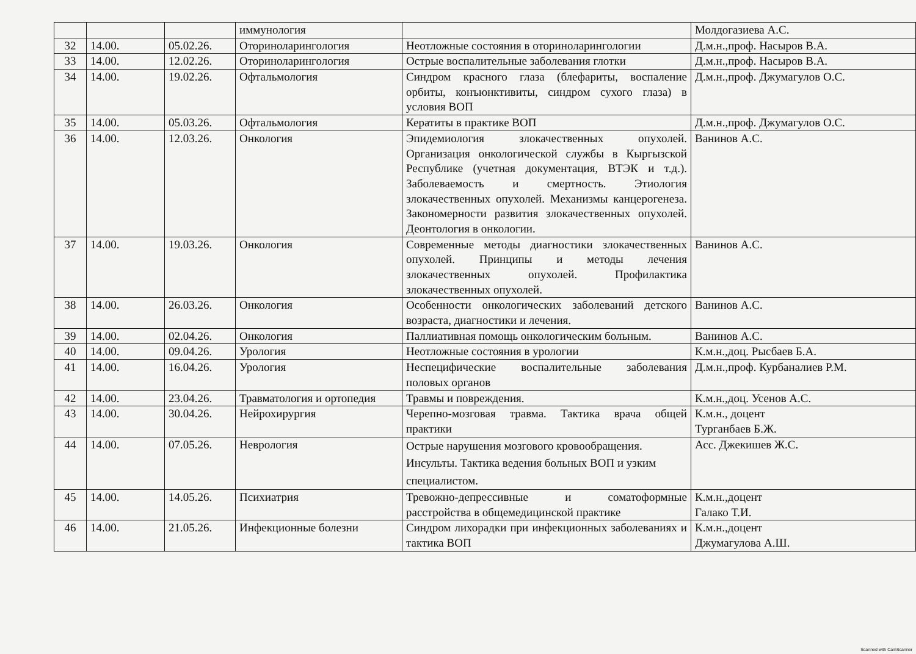| | | | иммунология | | Молдогазиева А.С. |
| 32 | 14.00. | 05.02.26. | Оториноларингология | Неотложные состояния в оториноларингологии | Д.м.н.,проф. Насыров В.А. |
| 33 | 14.00. | 12.02.26. | Оториноларингология | Острые воспалительные заболевания глотки | Д.м.н.,проф. Насыров В.А. |
| 34 | 14.00. | 19.02.26. | Офтальмология | Синдром красного глаза (блефариты, воспаление орбиты, конъюнктивиты, синдром сухого глаза) в условия ВОП | Д.м.н.,проф. Джумагулов О.С. |
| 35 | 14.00. | 05.03.26. | Офтальмология | Кератиты в практике ВОП | Д.м.н.,проф. Джумагулов О.С. |
| 36 | 14.00. | 12.03.26. | Онкология | Эпидемиология злокачественных опухолей. Организация онкологической службы в Кыргызской Республике (учетная документация, ВТЭК и т.д.). Заболеваемость и смертность. Этиология злокачественных опухолей. Механизмы канцерогенеза. Закономерности развития злокачественных опухолей. Деонтология в онкологии. | Ванинов А.С. |
| 37 | 14.00. | 19.03.26. | Онкология | Современные методы диагностики злокачественных опухолей. Принципы и методы лечения злокачественных опухолей. Профилактика злокачественных опухолей. | Ванинов А.С. |
| 38 | 14.00. | 26.03.26. | Онкология | Особенности онкологических заболеваний детского возраста, диагностики и лечения. | Ванинов А.С. |
| 39 | 14.00. | 02.04.26. | Онкология | Паллиативная помощь онкологическим больным. | Ванинов А.С. |
| 40 | 14.00. | 09.04.26. | Урология | Неотложные состояния в урологии | К.м.н.,доц. Рысбаев Б.А. |
| 41 | 14.00. | 16.04.26. | Урология | Неспецифические воспалительные заболевания половых органов | Д.м.н.,проф. Курбаналиев Р.М. |
| 42 | 14.00. | 23.04.26. | Травматология и ортопедия | Травмы и повреждения. | К.м.н.,доц. Усенов А.С. |
| 43 | 14.00. | 30.04.26. | Нейрохирургия | Черепно-мозговая травма. Тактика врача общей практики | К.м.н., доцент Турганбаев Б.Ж. |
| 44 | 14.00. | 07.05.26. | Неврология | Острые нарушения мозгового кровообращения. Инсульты. Тактика ведения больных ВОП и узким специалистом. | Асс. Джекишев Ж.С. |
| 45 | 14.00. | 14.05.26. | Психиатрия | Тревожно-депрессивные и соматоформные расстройства в общемедицинской практике | К.м.н.,доцент Галако Т.И. |
| 46 | 14.00. | 21.05.26. | Инфекционные болезни | Синдром лихорадки при инфекционных заболеваниях и тактика ВОП | К.м.н.,доцент Джумагулова А.Ш. |
Scanned with CamScanner